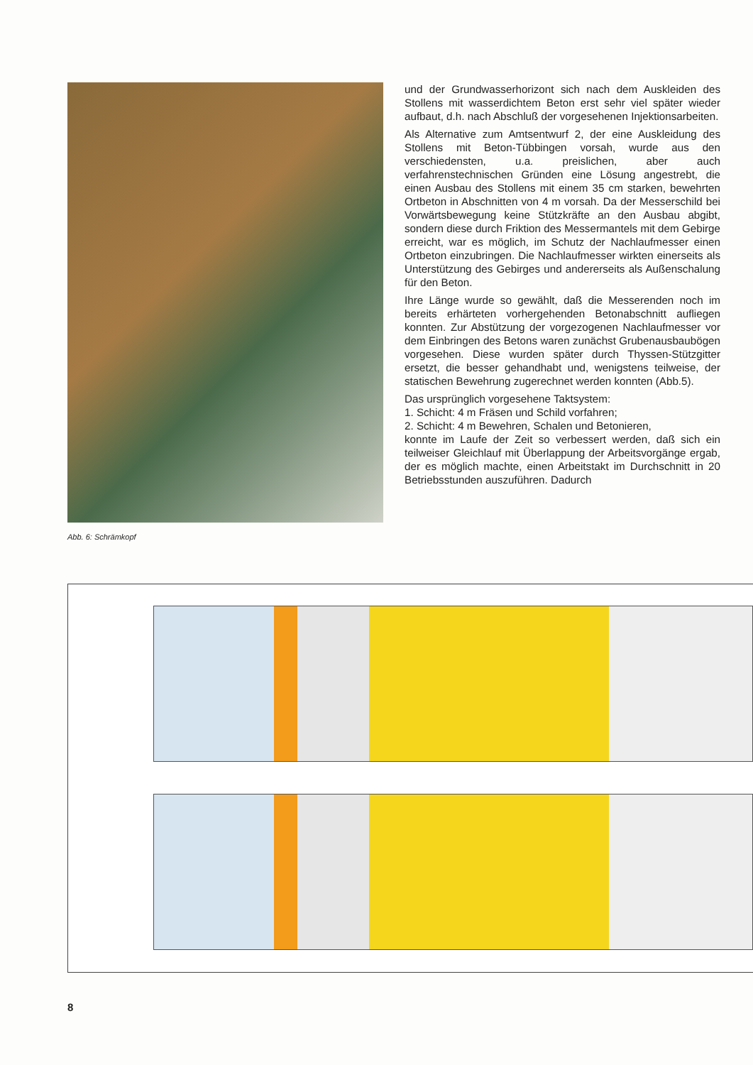Abb. 6: Schrämkopf
und der Grundwasserhorizont sich nach dem Auskleiden des Stollens mit wasserdichtem Beton erst sehr viel später wieder aufbaut, d.h. nach Abschluß der vorgesehenen Injektionsarbeiten.
Als Alternative zum Amtsentwurf 2, der eine Auskleidung des Stollens mit Beton-Tübbingen vorsah, wurde aus den verschiedensten, u.a. preislichen, aber auch verfahrenstechnischen Gründen eine Lösung angestrebt, die einen Ausbau des Stollens mit einem 35 cm starken, bewehrten Ortbeton in Abschnitten von 4 m vorsah. Da der Messerschild bei Vorwärtsbewegung keine Stützkräfte an den Ausbau abgibt, sondern diese durch Friktion des Messermantels mit dem Gebirge erreicht, war es möglich, im Schutz der Nachlaufmesser einen Ortbeton einzubringen. Die Nachlaufmesser wirkten einerseits als Unterstützung des Gebirges und andererseits als Außenschalung für den Beton.
Ihre Länge wurde so gewählt, daß die Messerenden noch im bereits erhärteten vorhergehenden Betonabschnitt aufliegen konnten. Zur Abstützung der vorgezogenen Nachlaufmesser vor dem Einbringen des Betons waren zunächst Grubenausbaubögen vorgesehen. Diese wurden später durch Thyssen-Stützgitter ersetzt, die besser gehandhabt und, wenigstens teilweise, der statischen Bewehrung zugerechnet werden konnten (Abb.5).
Das ursprünglich vorgesehene Taktsystem:
1. Schicht: 4 m Fräsen und Schild vorfahren;
2. Schicht: 4 m Bewehren, Schalen und Betonieren,
konnte im Laufe der Zeit so verbessert werden, daß sich ein teilweiser Gleichlauf mit Überlappung der Arbeitsvorgänge ergab, der es möglich machte, einen Arbeitstakt im Durchschnitt in 20 Betriebsstunden auszuführen. Dadurch
8